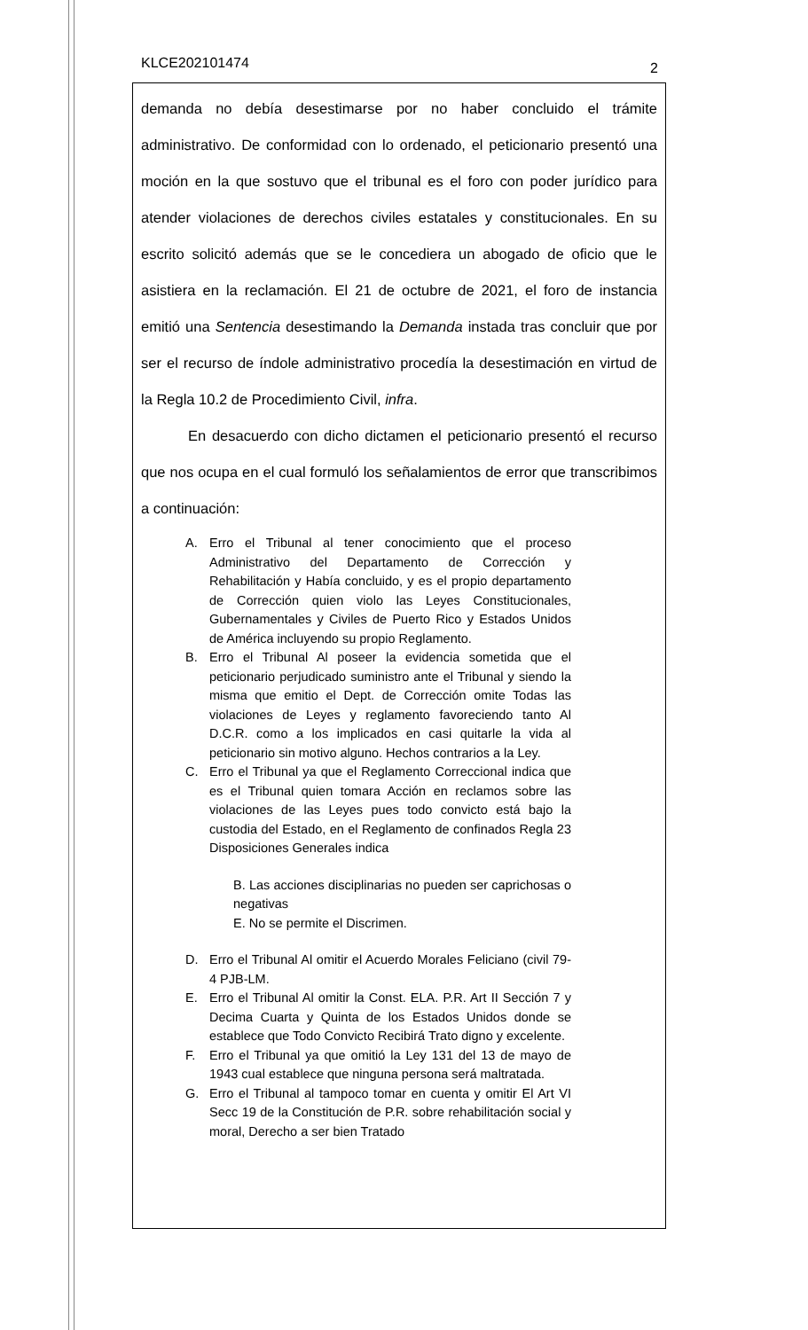KLCE202101474 2
demanda no debía desestimarse por no haber concluido el trámite administrativo. De conformidad con lo ordenado, el peticionario presentó una moción en la que sostuvo que el tribunal es el foro con poder jurídico para atender violaciones de derechos civiles estatales y constitucionales. En su escrito solicitó además que se le concediera un abogado de oficio que le asistiera en la reclamación. El 21 de octubre de 2021, el foro de instancia emitió una Sentencia desestimando la Demanda instada tras concluir que por ser el recurso de índole administrativo procedía la desestimación en virtud de la Regla 10.2 de Procedimiento Civil, infra.
En desacuerdo con dicho dictamen el peticionario presentó el recurso que nos ocupa en el cual formuló los señalamientos de error que transcribimos a continuación:
A. Erro el Tribunal al tener conocimiento que el proceso Administrativo del Departamento de Corrección y Rehabilitación y Había concluido, y es el propio departamento de Corrección quien violo las Leyes Constitucionales, Gubernamentales y Civiles de Puerto Rico y Estados Unidos de América incluyendo su propio Reglamento.
B. Erro el Tribunal Al poseer la evidencia sometida que el peticionario perjudicado suministro ante el Tribunal y siendo la misma que emitio el Dept. de Corrección omite Todas las violaciones de Leyes y reglamento favoreciendo tanto Al D.C.R. como a los implicados en casi quitarle la vida al peticionario sin motivo alguno. Hechos contrarios a la Ley.
C. Erro el Tribunal ya que el Reglamento Correccional indica que es el Tribunal quien tomara Acción en reclamos sobre las violaciones de las Leyes pues todo convicto está bajo la custodia del Estado, en el Reglamento de confinados Regla 23 Disposiciones Generales indica
B. Las acciones disciplinarias no pueden ser caprichosas o negativas
E. No se permite el Discrimen.
D. Erro el Tribunal Al omitir el Acuerdo Morales Feliciano (civil 79-4 PJB-LM.
E. Erro el Tribunal Al omitir la Const. ELA. P.R. Art II Sección 7 y Decima Cuarta y Quinta de los Estados Unidos donde se establece que Todo Convicto Recibirá Trato digno y excelente.
F. Erro el Tribunal ya que omitió la Ley 131 del 13 de mayo de 1943 cual establece que ninguna persona será maltratada.
G. Erro el Tribunal al tampoco tomar en cuenta y omitir El Art VI Secc 19 de la Constitución de P.R. sobre rehabilitación social y moral, Derecho a ser bien Tratado